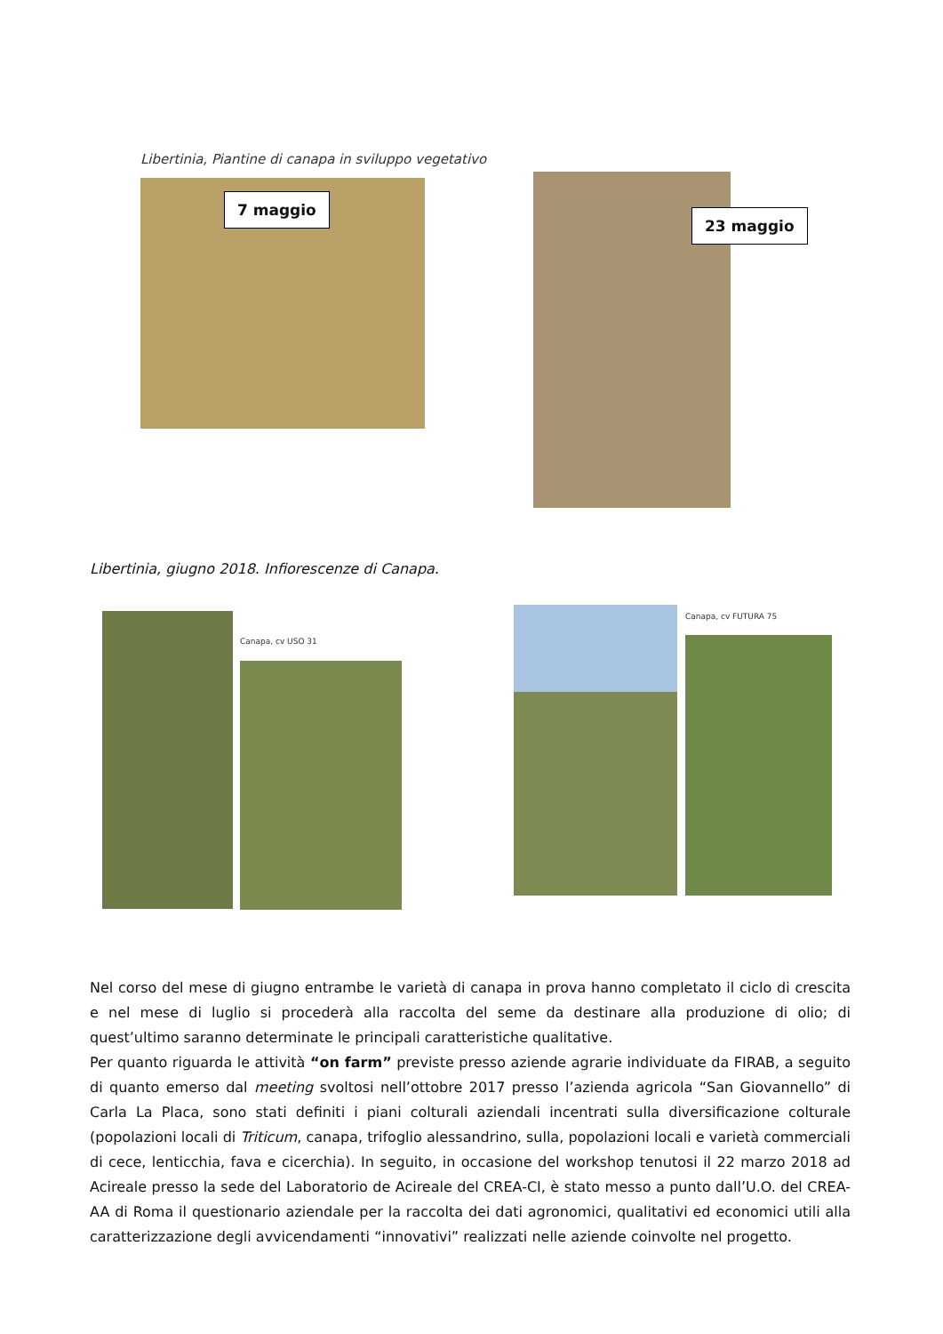Libertinia, Piantine di canapa in sviluppo vegetativo
7 maggio
23 maggio
Libertinia, giugno 2018. Infiorescenze di Canapa.
Canapa, cv USO 31
Canapa, cv FUTURA 75
Nel corso del mese di giugno entrambe le varietà di canapa in prova hanno completato il ciclo di crescita e nel mese di luglio si procederà alla raccolta del seme da destinare alla produzione di olio; di quest’ultimo saranno determinate le principali caratteristiche qualitative.
Per quanto riguarda le attività “on farm” previste presso aziende agrarie individuate da FIRAB, a seguito di quanto emerso dal meeting svoltosi nell’ottobre 2017 presso l’azienda agricola “San Giovannello” di Carla La Placa, sono stati definiti i piani colturali aziendali incentrati sulla diversificazione colturale (popolazioni locali di Triticum, canapa, trifoglio alessandrino, sulla, popolazioni locali e varietà commerciali di cece, lenticchia, fava e cicerchia). In seguito, in occasione del workshop tenutosi il 22 marzo 2018 ad Acireale presso la sede del Laboratorio de Acireale del CREA-CI, è stato messo a punto dall’U.O. del CREA-AA di Roma il questionario aziendale per la raccolta dei dati agronomici, qualitativi ed economici utili alla caratterizzazione degli avvicendamenti “innovativi” realizzati nelle aziende coinvolte nel progetto.